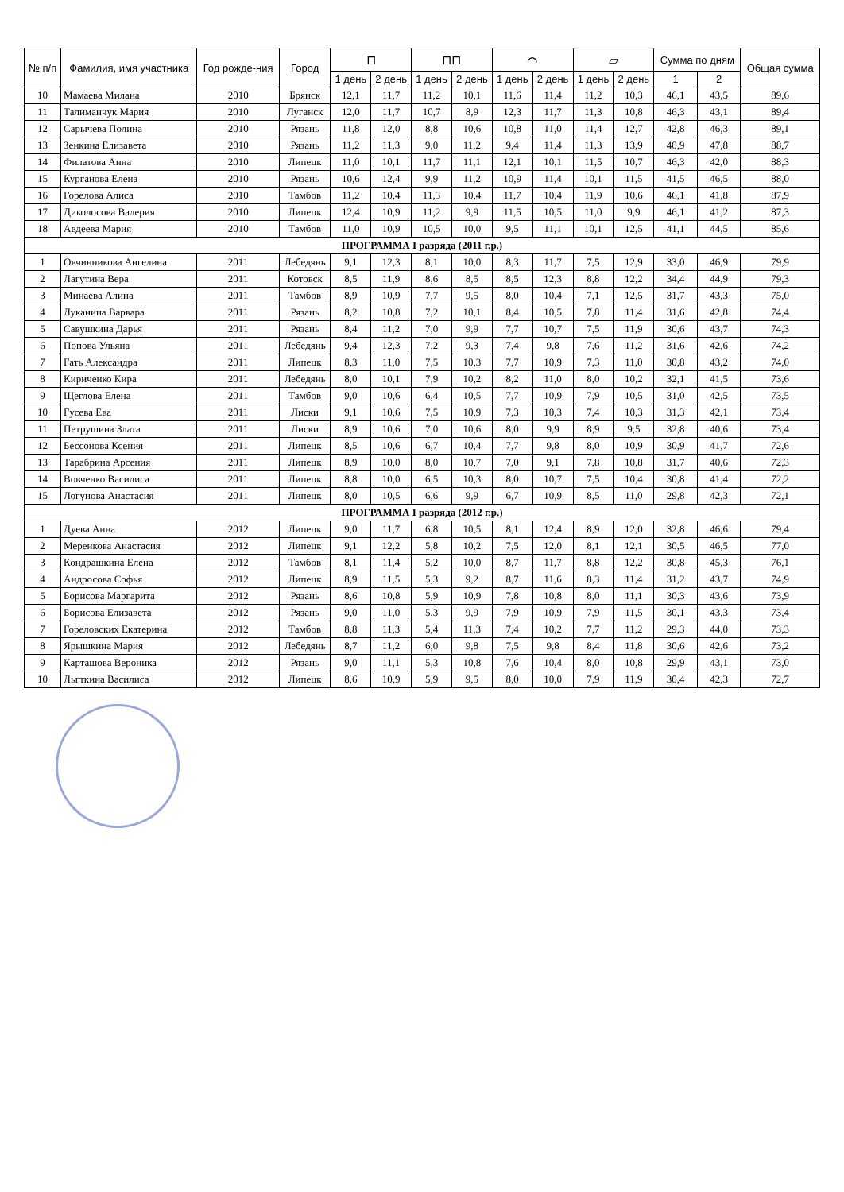| № п/п | Фамилия, имя участника | Год рожде-ния | Город | ⊓ | | ⊓⊓ | | ⌒ | | ▱ | | Сумма по дням | | Общая сумма |
| --- | --- | --- | --- | --- | --- | --- | --- | --- | --- | --- | --- | --- | --- | --- |
| | | | | 1 день | 2 день | 1 день | 2 день | 1 день | 2 день | 1 день | 2 день | 1 | 2 | |
| 10 | Мамаева Милана | 2010 | Брянск | 12,1 | 11,7 | 11,2 | 10,1 | 11,6 | 11,4 | 11,2 | 10,3 | 46,1 | 43,5 | 89,6 |
| 11 | Талиманчук Мария | 2010 | Луганск | 12,0 | 11,7 | 10,7 | 8,9 | 12,3 | 11,7 | 11,3 | 10,8 | 46,3 | 43,1 | 89,4 |
| 12 | Сарычева Полина | 2010 | Рязань | 11,8 | 12,0 | 8,8 | 10,6 | 10,8 | 11,0 | 11,4 | 12,7 | 42,8 | 46,3 | 89,1 |
| 13 | Зенкина Елизавета | 2010 | Рязань | 11,2 | 11,3 | 9,0 | 11,2 | 9,4 | 11,4 | 11,3 | 13,9 | 40,9 | 47,8 | 88,7 |
| 14 | Филатова Анна | 2010 | Липецк | 11,0 | 10,1 | 11,7 | 11,1 | 12,1 | 10,1 | 11,5 | 10,7 | 46,3 | 42,0 | 88,3 |
| 15 | Курганова Елена | 2010 | Рязань | 10,6 | 12,4 | 9,9 | 11,2 | 10,9 | 11,4 | 10,1 | 11,5 | 41,5 | 46,5 | 88,0 |
| 16 | Горелова Алиса | 2010 | Тамбов | 11,2 | 10,4 | 11,3 | 10,4 | 11,7 | 10,4 | 11,9 | 10,6 | 46,1 | 41,8 | 87,9 |
| 17 | Диколосова Валерия | 2010 | Липецк | 12,4 | 10,9 | 11,2 | 9,9 | 11,5 | 10,5 | 11,0 | 9,9 | 46,1 | 41,2 | 87,3 |
| 18 | Авдеева Мария | 2010 | Тамбов | 11,0 | 10,9 | 10,5 | 10,0 | 9,5 | 11,1 | 10,1 | 12,5 | 41,1 | 44,5 | 85,6 |
| ПРОГРАММА I разряда (2011 г.р.) | | | | | | | | | | | | | | |
| 1 | Овчинникова Ангелина | 2011 | Лебедянь | 9,1 | 12,3 | 8,1 | 10,0 | 8,3 | 11,7 | 7,5 | 12,9 | 33,0 | 46,9 | 79,9 |
| 2 | Лагутина Вера | 2011 | Котовск | 8,5 | 11,9 | 8,6 | 8,5 | 8,5 | 12,3 | 8,8 | 12,2 | 34,4 | 44,9 | 79,3 |
| 3 | Минаева Алина | 2011 | Тамбов | 8,9 | 10,9 | 7,7 | 9,5 | 8,0 | 10,4 | 7,1 | 12,5 | 31,7 | 43,3 | 75,0 |
| 4 | Луканина Варвара | 2011 | Рязань | 8,2 | 10,8 | 7,2 | 10,1 | 8,4 | 10,5 | 7,8 | 11,4 | 31,6 | 42,8 | 74,4 |
| 5 | Савушкина Дарья | 2011 | Рязань | 8,4 | 11,2 | 7,0 | 9,9 | 7,7 | 10,7 | 7,5 | 11,9 | 30,6 | 43,7 | 74,3 |
| 6 | Попова Ульяна | 2011 | Лебедянь | 9,4 | 12,3 | 7,2 | 9,3 | 7,4 | 9,8 | 7,6 | 11,2 | 31,6 | 42,6 | 74,2 |
| 7 | Гать Александра | 2011 | Липецк | 8,3 | 11,0 | 7,5 | 10,3 | 7,7 | 10,9 | 7,3 | 11,0 | 30,8 | 43,2 | 74,0 |
| 8 | Кириченко Кира | 2011 | Лебедянь | 8,0 | 10,1 | 7,9 | 10,2 | 8,2 | 11,0 | 8,0 | 10,2 | 32,1 | 41,5 | 73,6 |
| 9 | Щеглова Елена | 2011 | Тамбов | 9,0 | 10,6 | 6,4 | 10,5 | 7,7 | 10,9 | 7,9 | 10,5 | 31,0 | 42,5 | 73,5 |
| 10 | Гусева Ева | 2011 | Лиски | 9,1 | 10,6 | 7,5 | 10,9 | 7,3 | 10,3 | 7,4 | 10,3 | 31,3 | 42,1 | 73,4 |
| 11 | Петрушина Злата | 2011 | Лиски | 8,9 | 10,6 | 7,0 | 10,6 | 8,0 | 9,9 | 8,9 | 9,5 | 32,8 | 40,6 | 73,4 |
| 12 | Бессонова Ксения | 2011 | Липецк | 8,5 | 10,6 | 6,7 | 10,4 | 7,7 | 9,8 | 8,0 | 10,9 | 30,9 | 41,7 | 72,6 |
| 13 | Тарабрина Арсения | 2011 | Липецк | 8,9 | 10,0 | 8,0 | 10,7 | 7,0 | 9,1 | 7,8 | 10,8 | 31,7 | 40,6 | 72,3 |
| 14 | Вовченко Василиса | 2011 | Липецк | 8,8 | 10,0 | 6,5 | 10,3 | 8,0 | 10,7 | 7,5 | 10,4 | 30,8 | 41,4 | 72,2 |
| 15 | Логунова Анастасия | 2011 | Липецк | 8,0 | 10,5 | 6,6 | 9,9 | 6,7 | 10,9 | 8,5 | 11,0 | 29,8 | 42,3 | 72,1 |
| ПРОГРАММА I разряда (2012 г.р.) | | | | | | | | | | | | | | |
| 1 | Дуева Анна | 2012 | Липецк | 9,0 | 11,7 | 6,8 | 10,5 | 8,1 | 12,4 | 8,9 | 12,0 | 32,8 | 46,6 | 79,4 |
| 2 | Меренкова Анастасия | 2012 | Липецк | 9,1 | 12,2 | 5,8 | 10,2 | 7,5 | 12,0 | 8,1 | 12,1 | 30,5 | 46,5 | 77,0 |
| 3 | Кондрашкина Елена | 2012 | Тамбов | 8,1 | 11,4 | 5,2 | 10,0 | 8,7 | 11,7 | 8,8 | 12,2 | 30,8 | 45,3 | 76,1 |
| 4 | Андросова Софья | 2012 | Липецк | 8,9 | 11,5 | 5,3 | 9,2 | 8,7 | 11,6 | 8,3 | 11,4 | 31,2 | 43,7 | 74,9 |
| 5 | Борисова Маргарита | 2012 | Рязань | 8,6 | 10,8 | 5,9 | 10,9 | 7,8 | 10,8 | 8,0 | 11,1 | 30,3 | 43,6 | 73,9 |
| 6 | Борисова Елизавета | 2012 | Рязань | 9,0 | 11,0 | 5,3 | 9,9 | 7,9 | 10,9 | 7,9 | 11,5 | 30,1 | 43,3 | 73,4 |
| 7 | Гореловских Екатерина | 2012 | Тамбов | 8,8 | 11,3 | 5,4 | 11,3 | 7,4 | 10,2 | 7,7 | 11,2 | 29,3 | 44,0 | 73,3 |
| 8 | Ярышкина Мария | 2012 | Лебедянь | 8,7 | 11,2 | 6,0 | 9,8 | 7,5 | 9,8 | 8,4 | 11,8 | 30,6 | 42,6 | 73,2 |
| 9 | Карташова Вероника | 2012 | Рязань | 9,0 | 11,1 | 5,3 | 10,8 | 7,6 | 10,4 | 8,0 | 10,8 | 29,9 | 43,1 | 73,0 |
| 10 | Льгткина Василиса | 2012 | Липецк | 8,6 | 10,9 | 5,9 | 9,5 | 8,0 | 10,0 | 7,9 | 11,9 | 30,4 | 42,3 | 72,7 |